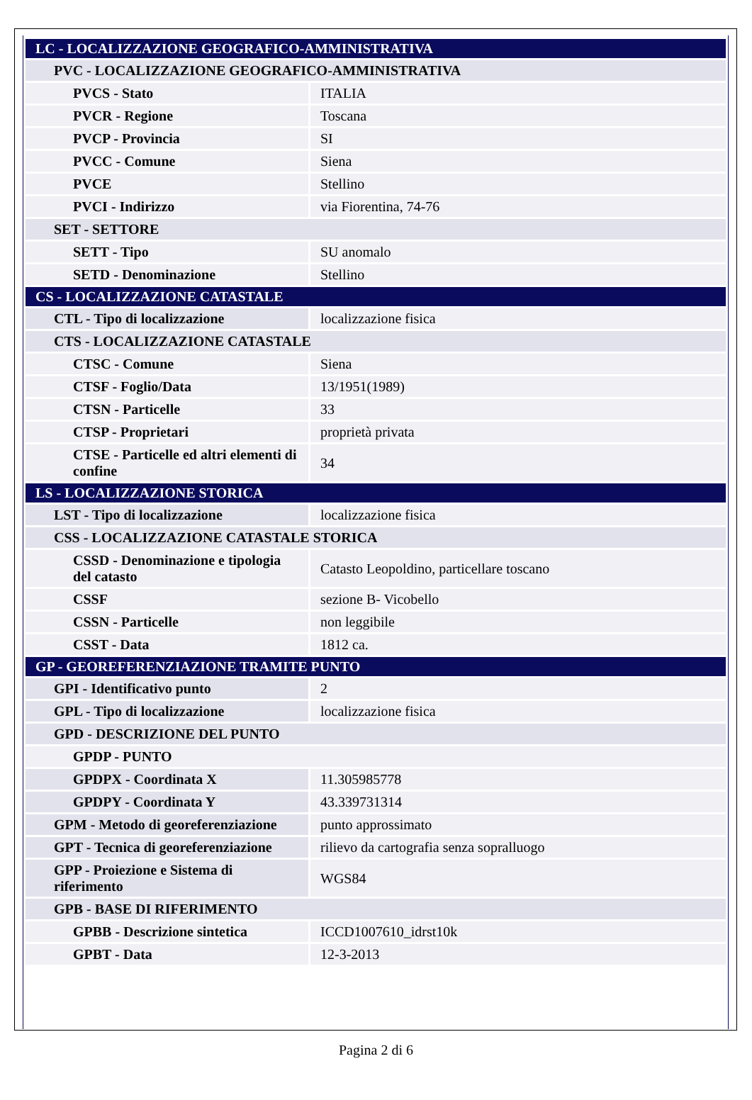| LC - LOCALIZZAZIONE GEOGRAFICO-AMMINISTRATIVA | |
| PVC - LOCALIZZAZIONE GEOGRAFICO-AMMINISTRATIVA | |
| PVCS - Stato | ITALIA |
| PVCR - Regione | Toscana |
| PVCP - Provincia | SI |
| PVCC - Comune | Siena |
| PVCE | Stellino |
| PVCI - Indirizzo | via Fiorentina, 74-76 |
| SET - SETTORE | |
| SETT - Tipo | SU anomalo |
| SETD - Denominazione | Stellino |
| CS - LOCALIZZAZIONE CATASTALE | |
| CTL - Tipo di localizzazione | localizzazione fisica |
| CTS - LOCALIZZAZIONE CATASTALE | |
| CTSC - Comune | Siena |
| CTSF - Foglio/Data | 13/1951(1989) |
| CTSN - Particelle | 33 |
| CTSP - Proprietari | proprietà privata |
| CTSE - Particelle ed altri elementi di confine | 34 |
| LS - LOCALIZZAZIONE STORICA | |
| LST - Tipo di localizzazione | localizzazione fisica |
| CSS - LOCALIZZAZIONE CATASTALE STORICA | |
| CSSD - Denominazione e tipologia del catasto | Catasto Leopoldino, particellare toscano |
| CSSF | sezione B- Vicobello |
| CSSN - Particelle | non leggibile |
| CSST - Data | 1812 ca. |
| GP - GEOREFERENZIAZIONE TRAMITE PUNTO | |
| GPI - Identificativo punto | 2 |
| GPL - Tipo di localizzazione | localizzazione fisica |
| GPD - DESCRIZIONE DEL PUNTO | |
| GPDP - PUNTO | |
| GPDPX - Coordinata X | 11.305985778 |
| GPDPY - Coordinata Y | 43.339731314 |
| GPM - Metodo di georeferenziazione | punto approssimato |
| GPT - Tecnica di georeferenziazione | rilievo da cartografia senza sopralluogo |
| GPP - Proiezione e Sistema di riferimento | WGS84 |
| GPB - BASE DI RIFERIMENTO | |
| GPBB - Descrizione sintetica | ICCD1007610_idrst10k |
| GPBT - Data | 12-3-2013 |
Pagina 2 di 6